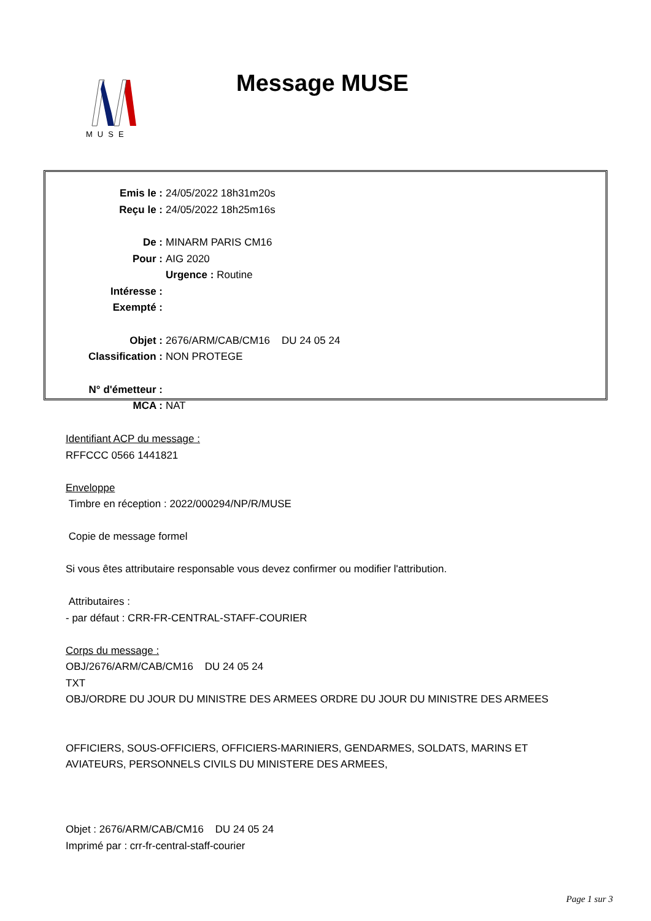MUSE
Message MUSE
Emis le : 24/05/2022 18h31m20s
Reçu le : 24/05/2022 18h25m16s
De : MINARM PARIS CM16
Pour : AIG 2020
Urgence : Routine
Intéresse :
Exempté :
Objet : 2676/ARM/CAB/CM16 DU 24 05 24
Classification : NON PROTEGE
N° d'émetteur :
MCA : NAT
Identifiant ACP du message :
RFFCCC 0566 1441821
Enveloppe
Timbre en réception : 2022/000294/NP/R/MUSE
Copie de message formel
Si vous êtes attributaire responsable vous devez confirmer ou modifier l'attribution.
Attributaires :
- par défaut : CRR-FR-CENTRAL-STAFF-COURIER
Corps du message :
OBJ/2676/ARM/CAB/CM16 DU 24 05 24
TXT
OBJ/ORDRE DU JOUR DU MINISTRE DES ARMEES ORDRE DU JOUR DU MINISTRE DES ARMEES
OFFICIERS, SOUS-OFFICIERS, OFFICIERS-MARINIERS, GENDARMES, SOLDATS, MARINS ET
AVIATEURS, PERSONNELS CIVILS DU MINISTERE DES ARMEES,
Objet : 2676/ARM/CAB/CM16 DU 24 05 24
Imprimé par : crr-fr-central-staff-courier
Page 1 sur 3